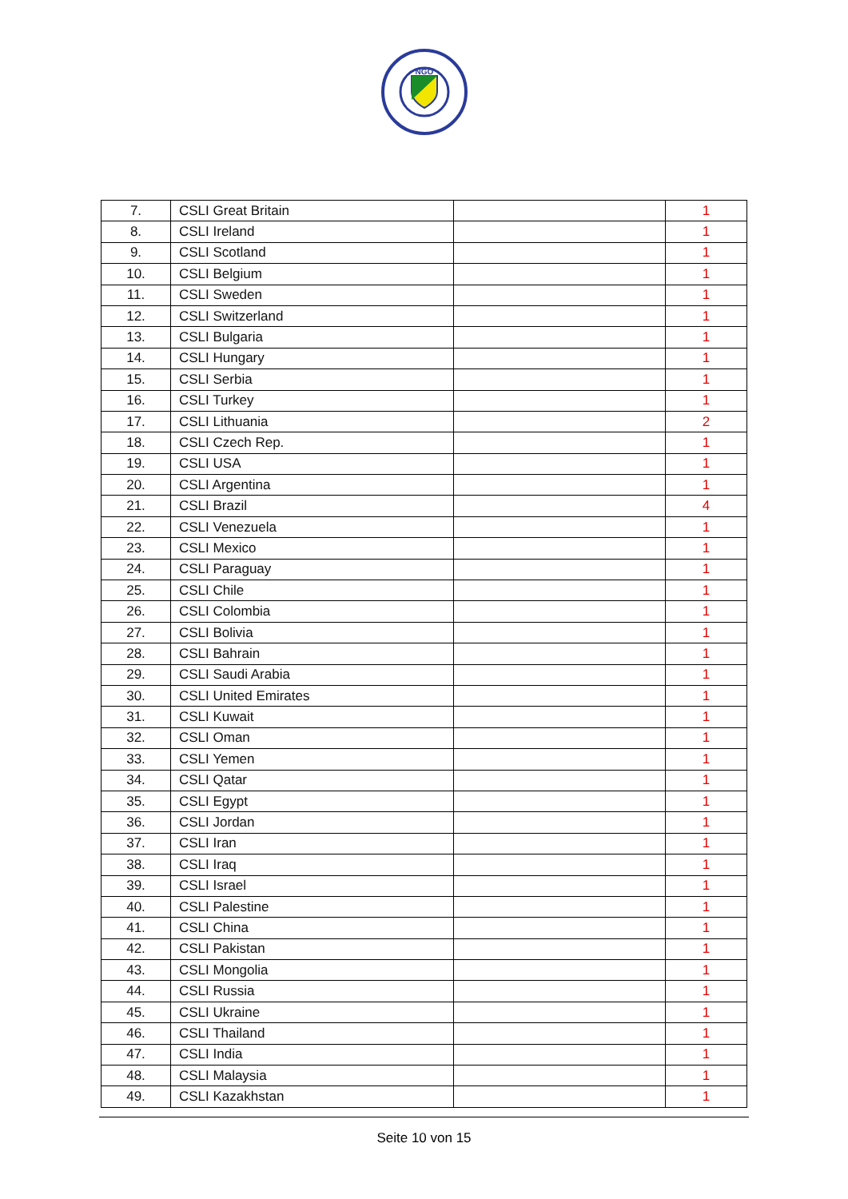NGO
| 7. | CSLI Great Britain | | 1 |
| 8. | CSLI Ireland | | 1 |
| 9. | CSLI Scotland | | 1 |
| 10. | CSLI Belgium | | 1 |
| 11. | CSLI Sweden | | 1 |
| 12. | CSLI Switzerland | | 1 |
| 13. | CSLI Bulgaria | | 1 |
| 14. | CSLI Hungary | | 1 |
| 15. | CSLI Serbia | | 1 |
| 16. | CSLI Turkey | | 1 |
| 17. | CSLI Lithuania | | 2 |
| 18. | CSLI Czech Rep. | | 1 |
| 19. | CSLI USA | | 1 |
| 20. | CSLI Argentina | | 1 |
| 21. | CSLI Brazil | | 4 |
| 22. | CSLI Venezuela | | 1 |
| 23. | CSLI Mexico | | 1 |
| 24. | CSLI Paraguay | | 1 |
| 25. | CSLI Chile | | 1 |
| 26. | CSLI Colombia | | 1 |
| 27. | CSLI Bolivia | | 1 |
| 28. | CSLI Bahrain | | 1 |
| 29. | CSLI Saudi Arabia | | 1 |
| 30. | CSLI United Emirates | | 1 |
| 31. | CSLI Kuwait | | 1 |
| 32. | CSLI Oman | | 1 |
| 33. | CSLI Yemen | | 1 |
| 34. | CSLI Qatar | | 1 |
| 35. | CSLI Egypt | | 1 |
| 36. | CSLI Jordan | | 1 |
| 37. | CSLI Iran | | 1 |
| 38. | CSLI Iraq | | 1 |
| 39. | CSLI Israel | | 1 |
| 40. | CSLI Palestine | | 1 |
| 41. | CSLI China | | 1 |
| 42. | CSLI Pakistan | | 1 |
| 43. | CSLI Mongolia | | 1 |
| 44. | CSLI Russia | | 1 |
| 45. | CSLI Ukraine | | 1 |
| 46. | CSLI Thailand | | 1 |
| 47. | CSLI India | | 1 |
| 48. | CSLI Malaysia | | 1 |
| 49. | CSLI Kazakhstan | | 1 |
Seite 10 von 15